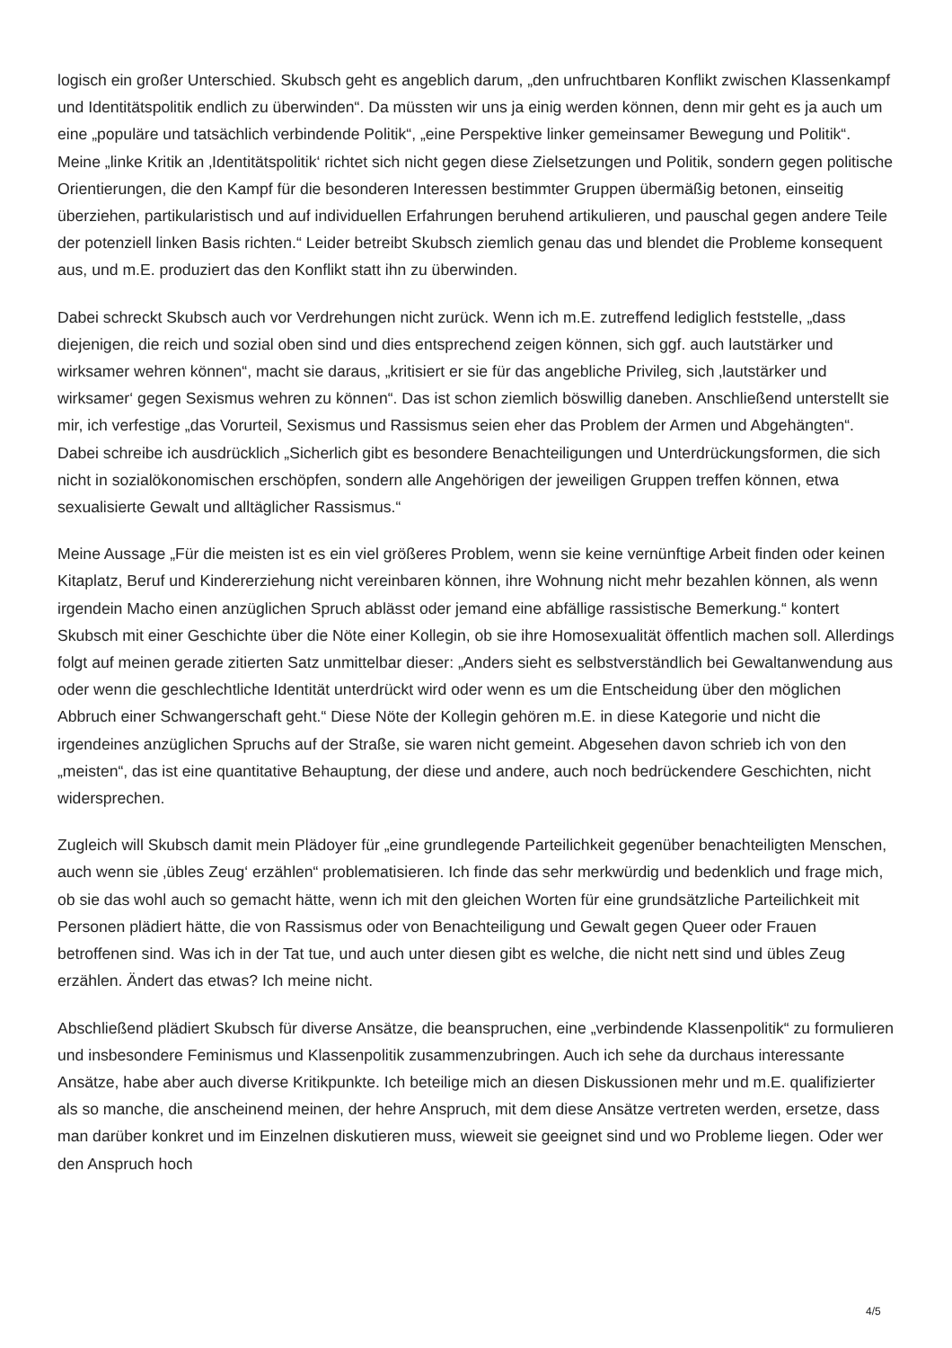logisch ein großer Unterschied. Skubsch geht es angeblich darum, „den unfruchtbaren Konflikt zwischen Klassenkampf und Identitätspolitik endlich zu überwinden“. Da müssten wir uns ja einig werden können, denn mir geht es ja auch um eine „populäre und tatsächlich verbindende Politik“, „eine Perspektive linker gemeinsamer Bewegung und Politik“. Meine „linke Kritik an ‚Identitätspolitik‘ richtet sich nicht gegen diese Zielsetzungen und Politik, sondern gegen politische Orientierungen, die den Kampf für die besonderen Interessen bestimmter Gruppen übermäßig betonen, einseitig überziehen, partikularistisch und auf individuellen Erfahrungen beruhend artikulieren, und pauschal gegen andere Teile der potenziell linken Basis richten.“ Leider betreibt Skubsch ziemlich genau das und blendet die Probleme konsequent aus, und m.E. produziert das den Konflikt statt ihn zu überwinden.
Dabei schreckt Skubsch auch vor Verdrehungen nicht zurück. Wenn ich m.E. zutreffend lediglich feststelle, „dass diejenigen, die reich und sozial oben sind und dies entsprechend zeigen können, sich ggf. auch lautstärker und wirksamer wehren können“, macht sie daraus, „kritisiert er sie für das angebliche Privileg, sich ‚lautstärker und wirksamer‘ gegen Sexismus wehren zu können“. Das ist schon ziemlich böswillig daneben. Anschließend unterstellt sie mir, ich verfestige „das Vorurteil, Sexismus und Rassismus seien eher das Problem der Armen und Abgehängten“. Dabei schreibe ich ausdrücklich „Sicherlich gibt es besondere Benachteiligungen und Unterdrückungsformen, die sich nicht in sozialökonomischen erschöpfen, sondern alle Angehörigen der jeweiligen Gruppen treffen können, etwa sexualisierte Gewalt und alltäglicher Rassismus.“
Meine Aussage „Für die meisten ist es ein viel größeres Problem, wenn sie keine vernünftige Arbeit finden oder keinen Kitaplatz, Beruf und Kindererziehung nicht vereinbaren können, ihre Wohnung nicht mehr bezahlen können, als wenn irgendein Macho einen anzüglichen Spruch ablässt oder jemand eine abfällige rassistische Bemerkung.“ kontert Skubsch mit einer Geschichte über die Nöte einer Kollegin, ob sie ihre Homosexualität öffentlich machen soll. Allerdings folgt auf meinen gerade zitierten Satz unmittelbar dieser: „Anders sieht es selbstverständlich bei Gewaltanwendung aus oder wenn die geschlechtliche Identität unterdrückt wird oder wenn es um die Entscheidung über den möglichen Abbruch einer Schwangerschaft geht.“ Diese Nöte der Kollegin gehören m.E. in diese Kategorie und nicht die irgendeines anzüglichen Spruchs auf der Straße, sie waren nicht gemeint. Abgesehen davon schrieb ich von den „meisten“, das ist eine quantitative Behauptung, der diese und andere, auch noch bedrückendere Geschichten, nicht widersprechen.
Zugleich will Skubsch damit mein Plädoyer für „eine grundlegende Parteilichkeit gegenüber benachteiligten Menschen, auch wenn sie ‚übles Zeug‘ erzählen“ problematisieren. Ich finde das sehr merkwürdig und bedenklich und frage mich, ob sie das wohl auch so gemacht hätte, wenn ich mit den gleichen Worten für eine grundsätzliche Parteilichkeit mit Personen plädiert hätte, die von Rassismus oder von Benachteiligung und Gewalt gegen Queer oder Frauen betroffenen sind. Was ich in der Tat tue, und auch unter diesen gibt es welche, die nicht nett sind und übles Zeug erzählen. Ändert das etwas? Ich meine nicht.
Abschließend plädiert Skubsch für diverse Ansätze, die beanspruchen, eine „verbindende Klassenpolitik“ zu formulieren und insbesondere Feminismus und Klassenpolitik zusammenzubringen. Auch ich sehe da durchaus interessante Ansätze, habe aber auch diverse Kritikpunkte. Ich beteilige mich an diesen Diskussionen mehr und m.E. qualifizierter als so manche, die anscheinend meinen, der hehre Anspruch, mit dem diese Ansätze vertreten werden, ersetze, dass man darüber konkret und im Einzelnen diskutieren muss, wieweit sie geeignet sind und wo Probleme liegen. Oder wer den Anspruch hoch
4/5